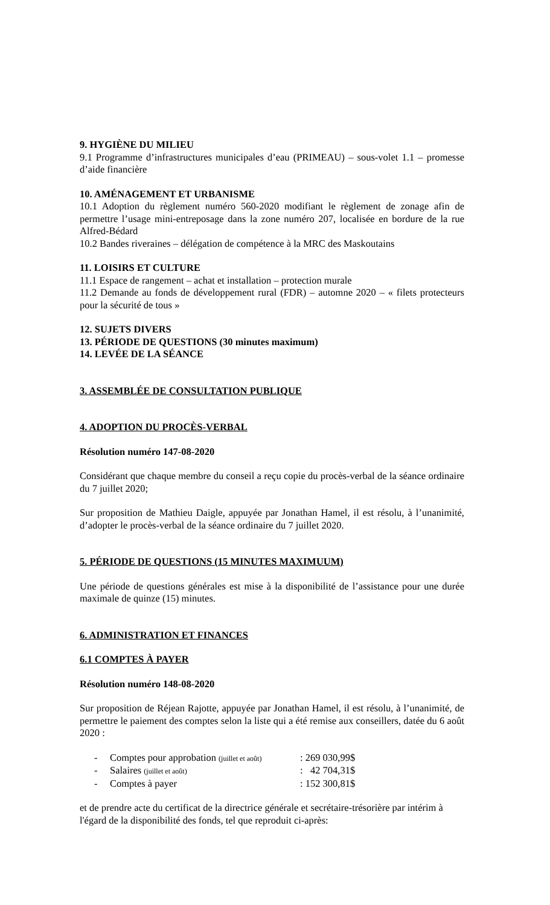9. HYGIÈNE DU MILIEU
9.1 Programme d’infrastructures municipales d’eau (PRIMEAU) – sous-volet 1.1 – promesse d’aide financière
10. AMÉNAGEMENT ET URBANISME
10.1 Adoption du règlement numéro 560-2020 modifiant le règlement de zonage afin de permettre l’usage mini-entreposage dans la zone numéro 207, localisée en bordure de la rue Alfred-Bédard
10.2 Bandes riveraines – délégation de compétence à la MRC des Maskoutains
11. LOISIRS ET CULTURE
11.1 Espace de rangement – achat et installation – protection murale
11.2 Demande au fonds de développement rural (FDR) – automne 2020 – « filets protecteurs pour la sécurité de tous »
12. SUJETS DIVERS
13. PÉRIODE DE QUESTIONS (30 minutes maximum)
14. LEVÉE DE LA SÉANCE
3. ASSEMBLÉE DE CONSULTATION PUBLIQUE
4. ADOPTION DU PROCÈS-VERBAL
Résolution numéro 147-08-2020
Considérant que chaque membre du conseil a reçu copie du procès-verbal de la séance ordinaire du 7 juillet 2020;
Sur proposition de Mathieu Daigle, appuyée par Jonathan Hamel, il est résolu, à l’unanimité, d’adopter le procès-verbal de la séance ordinaire du 7 juillet 2020.
5. PÉRIODE DE QUESTIONS (15 MINUTES MAXIMUUM)
Une période de questions générales est mise à la disponibilité de l’assistance pour une durée maximale de quinze (15) minutes.
6. ADMINISTRATION ET FINANCES
6.1 COMPTES À PAYER
Résolution numéro 148-08-2020
Sur proposition de Réjean Rajotte, appuyée par Jonathan Hamel, il est résolu, à l’unanimité, de permettre le paiement des comptes selon la liste qui a été remise aux conseillers, datée du 6 août 2020 :
- Comptes pour approbation (juillet et août): 269 030,99$
- Salaires (juillet et août): 42 704,31$
- Comptes à payer: 152 300,81$
et de prendre acte du certificat de la directrice générale et secrétaire-trésorière par intérim à l'égard de la disponibilité des fonds, tel que reproduit ci-après: